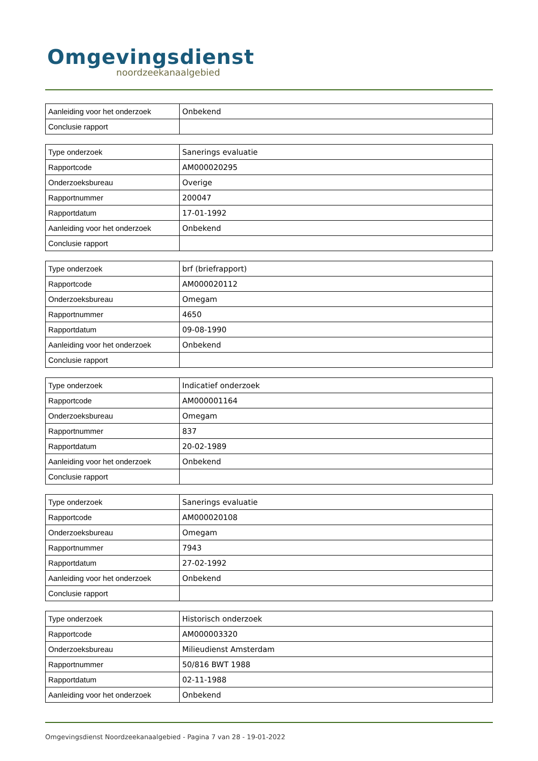Omgevingsdienst
noordzeekanaalgebied
| Aanleiding voor het onderzoek | Onbekend |
| Conclusie rapport | |
| Type onderzoek | Sanerings evaluatie |
| Rapportcode | AM000020295 |
| Onderzoeksbureau | Overige |
| Rapportnummer | 200047 |
| Rapportdatum | 17-01-1992 |
| Aanleiding voor het onderzoek | Onbekend |
| Conclusie rapport | |
| Type onderzoek | brf (briefrapport) |
| Rapportcode | AM000020112 |
| Onderzoeksbureau | Omegam |
| Rapportnummer | 4650 |
| Rapportdatum | 09-08-1990 |
| Aanleiding voor het onderzoek | Onbekend |
| Conclusie rapport | |
| Type onderzoek | Indicatief onderzoek |
| Rapportcode | AM000001164 |
| Onderzoeksbureau | Omegam |
| Rapportnummer | 837 |
| Rapportdatum | 20-02-1989 |
| Aanleiding voor het onderzoek | Onbekend |
| Conclusie rapport | |
| Type onderzoek | Sanerings evaluatie |
| Rapportcode | AM000020108 |
| Onderzoeksbureau | Omegam |
| Rapportnummer | 7943 |
| Rapportdatum | 27-02-1992 |
| Aanleiding voor het onderzoek | Onbekend |
| Conclusie rapport | |
| Type onderzoek | Historisch onderzoek |
| Rapportcode | AM000003320 |
| Onderzoeksbureau | Milieudienst Amsterdam |
| Rapportnummer | 50/816 BWT 1988 |
| Rapportdatum | 02-11-1988 |
| Aanleiding voor het onderzoek | Onbekend |
Omgevingsdienst Noordzeekanaalgebied - Pagina 7 van 28 - 19-01-2022